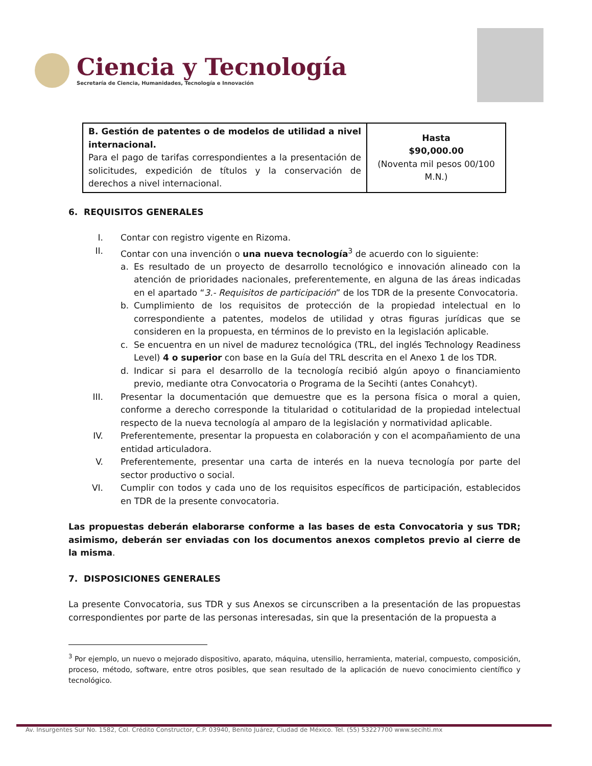Ciencia y Tecnología
Secretaría de Ciencia, Humanidades, Tecnología e Innovación
| B. Gestión de patentes o de modelos de utilidad a nivel internacional. Para el pago de tarifas correspondientes a la presentación de solicitudes, expedición de títulos y la conservación de derechos a nivel internacional. | Hasta $90,000.00 (Noventa mil pesos 00/100 M.N.) |
6. REQUISITOS GENERALES
I. Contar con registro vigente en Rizoma.
II. Contar con una invención o una nueva tecnología<sup>3</sup> de acuerdo con lo siguiente:
a. Es resultado de un proyecto de desarrollo tecnológico e innovación alineado con la atención de prioridades nacionales, preferentemente, en alguna de las áreas indicadas en el apartado “3.- Requisitos de participación” de los TDR de la presente Convocatoria.
b. Cumplimiento de los requisitos de protección de la propiedad intelectual en lo correspondiente a patentes, modelos de utilidad y otras figuras jurídicas que se consideren en la propuesta, en términos de lo previsto en la legislación aplicable.
c. Se encuentra en un nivel de madurez tecnológica (TRL, del inglés Technology Readiness Level) 4 o superior con base en la Guía del TRL descrita en el Anexo 1 de los TDR.
d. Indicar si para el desarrollo de la tecnología recibió algún apoyo o financiamiento previo, mediante otra Convocatoria o Programa de la Secihti (antes Conahcyt).
III. Presentar la documentación que demuestre que es la persona física o moral a quien, conforme a derecho corresponde la titularidad o cotitularidad de la propiedad intelectual respecto de la nueva tecnología al amparo de la legislación y normatividad aplicable.
IV. Preferentemente, presentar la propuesta en colaboración y con el acompañamiento de una entidad articuladora.
V. Preferentemente, presentar una carta de interés en la nueva tecnología por parte del sector productivo o social.
VI. Cumplir con todos y cada uno de los requisitos específicos de participación, establecidos en TDR de la presente convocatoria.
Las propuestas deberán elaborarse conforme a las bases de esta Convocatoria y sus TDR; asimismo, deberán ser enviadas con los documentos anexos completos previo al cierre de la misma.
7. DISPOSICIONES GENERALES
La presente Convocatoria, sus TDR y sus Anexos se circunscriben a la presentación de las propuestas correspondientes por parte de las personas interesadas, sin que la presentación de la propuesta a
<sup>3</sup> Por ejemplo, un nuevo o mejorado dispositivo, aparato, máquina, utensilio, herramienta, material, compuesto, composición, proceso, método, software, entre otros posibles, que sean resultado de la aplicación de nuevo conocimiento científico y tecnológico.
Av. Insurgentes Sur No. 1582, Col. Crédito Constructor, C.P. 03940, Benito Juárez, Ciudad de México. Tel. (55) 53227700 www.secihti.mx